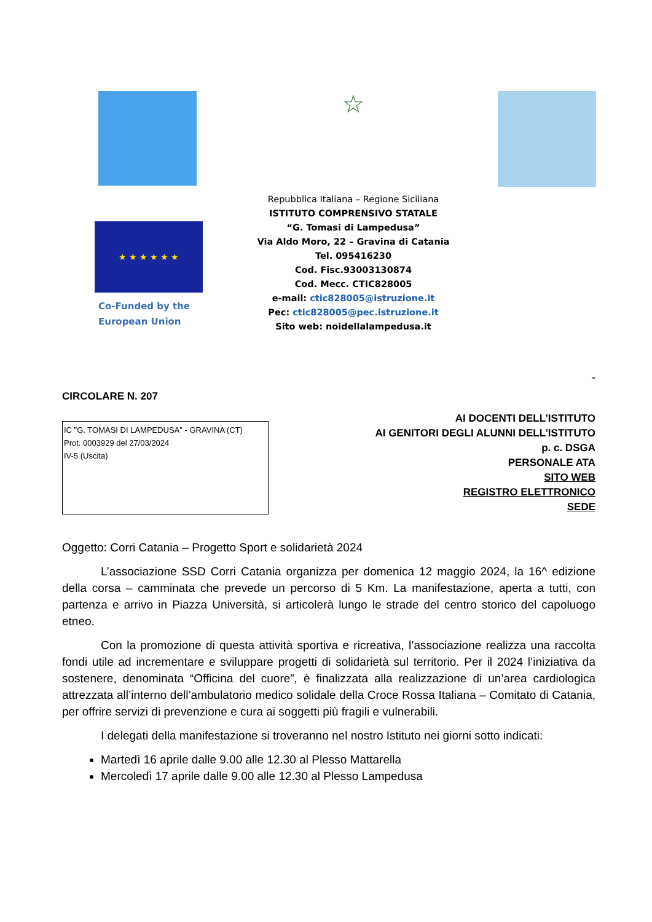★ ★ ★ ★ ★ ★
Co-Funded by the
European Union
☆
Repubblica Italiana – Regione Siciliana
ISTITUTO COMPRENSIVO STATALE
“G. Tomasi di Lampedusa”
Via Aldo Moro, 22 – Gravina di Catania
Tel. 095416230
Cod. Fisc.93003130874
Cod. Mecc. CTIC828005
e-mail: ctic828005@istruzione.it
Pec: ctic828005@pec.istruzione.it
Sito web: noidellalampedusa.it
-
CIRCOLARE N. 207
IC "G. TOMASI DI LAMPEDUSA" - GRAVINA (CT)
Prot. 0003929 del 27/03/2024
IV-5 (Uscita)
AI DOCENTI DELL’ISTITUTO
AI GENITORI DEGLI ALUNNI DELL’ISTITUTO
p. c. DSGA
PERSONALE ATA
SITO WEB
REGISTRO ELETTRONICO
SEDE
Oggetto: Corri Catania – Progetto Sport e solidarietà 2024
L’associazione SSD Corri Catania organizza per domenica 12 maggio 2024, la 16^ edizione della corsa – camminata che prevede un percorso di 5 Km. La manifestazione, aperta a tutti, con partenza e arrivo in Piazza Università, si articolerà lungo le strade del centro storico del capoluogo etneo.
Con la promozione di questa attività sportiva e ricreativa, l’associazione realizza una raccolta fondi utile ad incrementare e sviluppare progetti di solidarietà sul territorio. Per il 2024 l’iniziativa da sostenere, denominata “Officina del cuore”, è finalizzata alla realizzazione di un’area cardiologica attrezzata all’interno dell’ambulatorio medico solidale della Croce Rossa Italiana – Comitato di Catania, per offrire servizi di prevenzione e cura ai soggetti più fragili e vulnerabili.
I delegati della manifestazione si troveranno nel nostro Istituto nei giorni sotto indicati:
Martedì 16 aprile dalle 9.00 alle 12.30 al Plesso Mattarella
Mercoledì 17 aprile dalle 9.00 alle 12.30 al Plesso Lampedusa